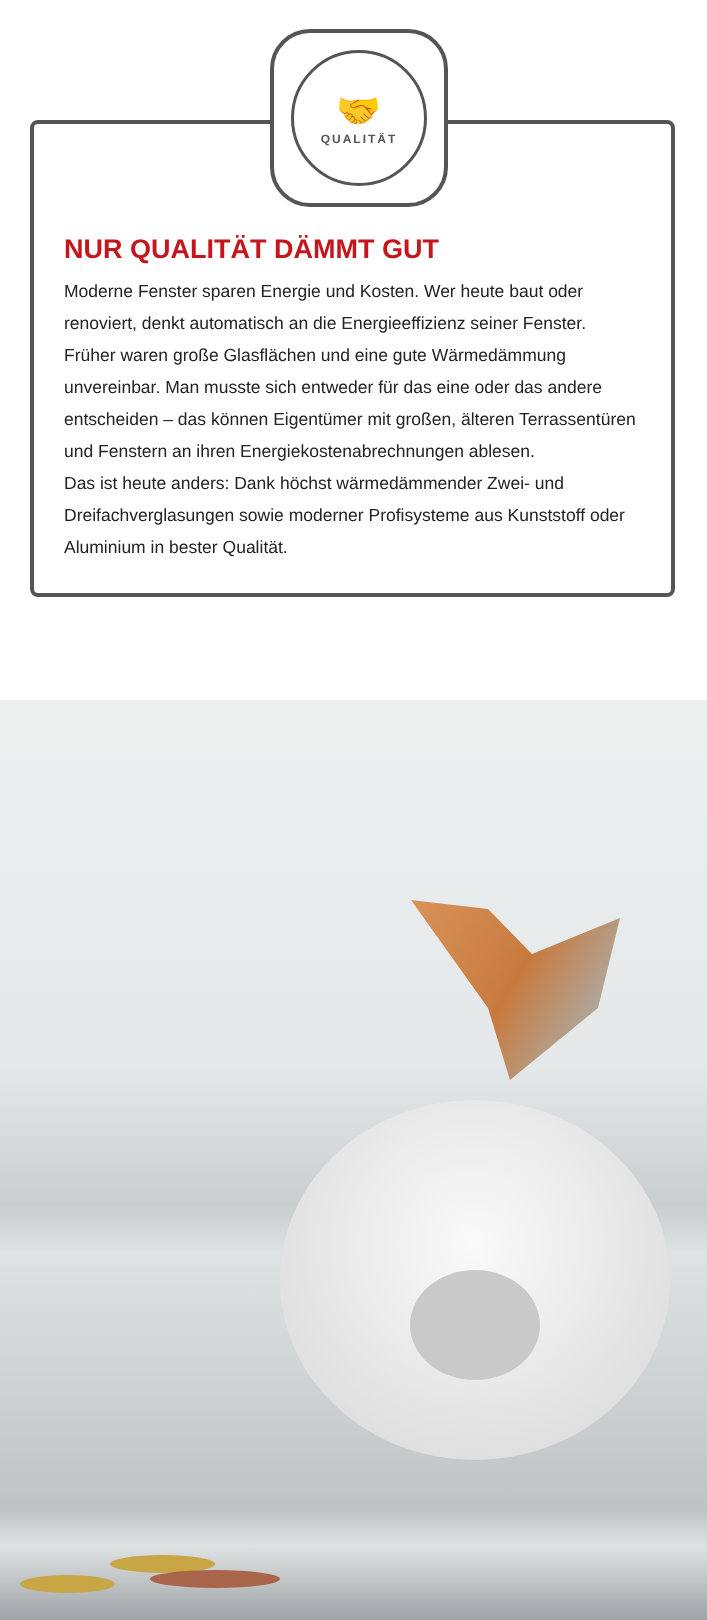🤝
QUALITÄT
NUR QUALITÄT DÄMMT GUT
Moderne Fenster sparen Energie und Kosten. Wer heute baut oder renoviert, denkt automatisch an die Energieeffizienz seiner Fenster. Früher waren große Glasflächen und eine gute Wärmedämmung unvereinbar. Man musste sich entweder für das eine oder das andere entscheiden – das können Eigentümer mit großen, älteren Terrassentüren und Fenstern an ihren Energiekostenabrechnungen ablesen.
Das ist heute anders: Dank höchst wärmedämmender Zwei- und Dreifachverglasungen sowie moderner Profisysteme aus Kunststoff oder Aluminium in bester Qualität.